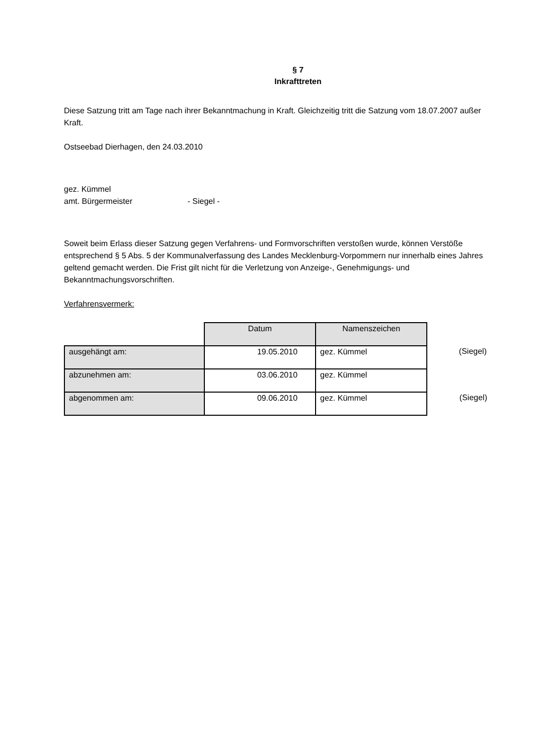§ 7
Inkrafttreten
Diese Satzung tritt am Tage nach ihrer Bekanntmachung in Kraft. Gleichzeitig tritt die Satzung vom 18.07.2007 außer Kraft.
Ostseebad Dierhagen, den 24.03.2010
gez. Kümmel
amt. Bürgermeister - Siegel -
Soweit beim Erlass dieser Satzung gegen Verfahrens- und Formvorschriften verstoßen wurde, können Verstöße entsprechend § 5 Abs. 5 der Kommunalverfassung des Landes Mecklenburg-Vorpommern nur innerhalb eines Jahres geltend gemacht werden. Die Frist gilt nicht für die Verletzung von Anzeige-, Genehmigungs- und Bekanntmachungsvorschriften.
Verfahrensvermerk:
| | Datum | Namenszeichen | |
| ausgehängt am: | 19.05.2010 | gez. Kümmel | (Siegel) |
| abzunehmen am: | 03.06.2010 | gez. Kümmel | |
| abgenommen am: | 09.06.2010 | gez. Kümmel | (Siegel) |